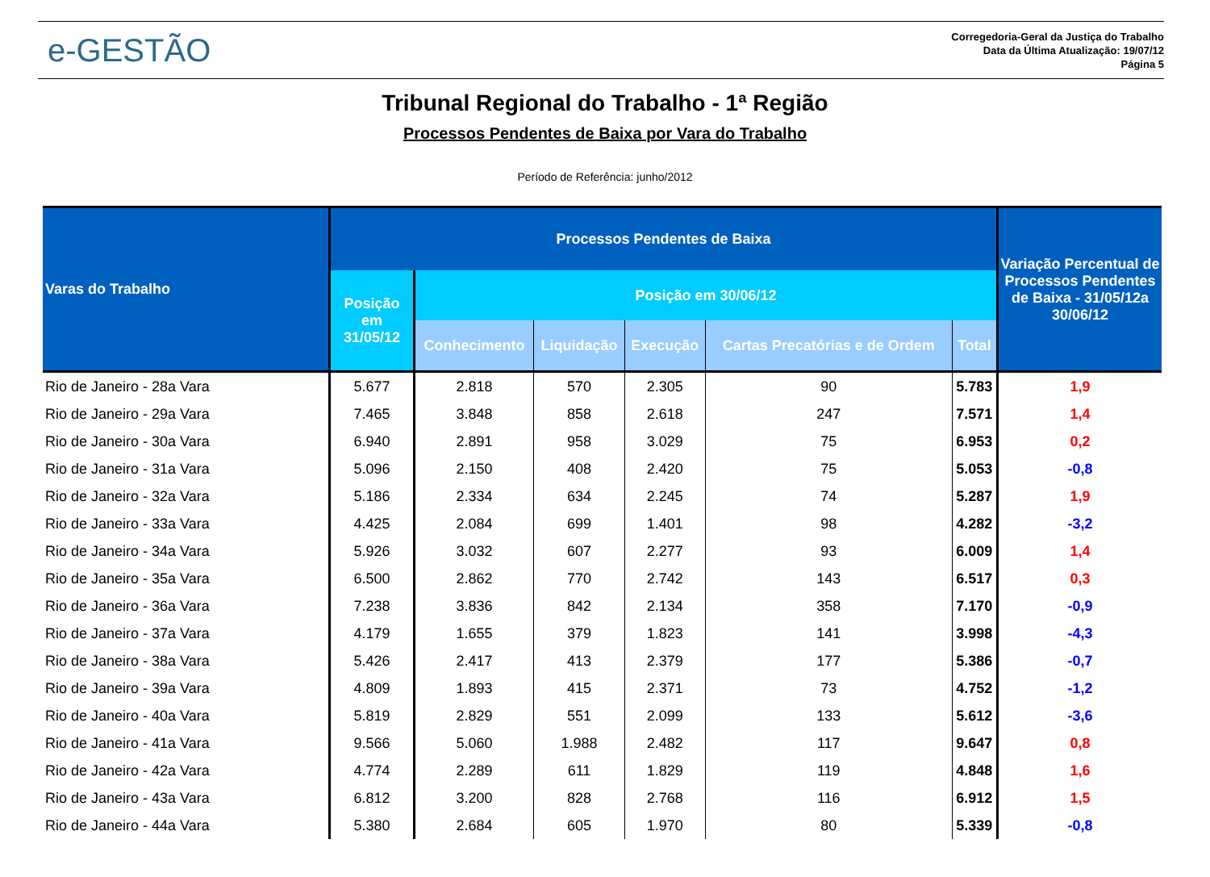e-GESTÃO
Corregedoria-Geral da Justiça do Trabalho
Data da Última Atualização: 19/07/12
Página 5
Tribunal Regional do Trabalho - 1ª Região
Processos Pendentes de Baixa por Vara do Trabalho
Período de Referência: junho/2012
| Varas do Trabalho | Processos Pendentes de Baixa | | | | | | Variação Percentual de Processos Pendentes de Baixa - 31/05/12a 30/06/12 |
| --- | --- | --- | --- | --- | --- | --- | --- |
| | Posição em 31/05/12 | Posição em 30/06/12 | | | | | |
| | | Conhecimento | Liquidação | Execução | Cartas Precatórias e de Ordem | Total | |
| Rio de Janeiro - 28a Vara | 5.677 | 2.818 | 570 | 2.305 | 90 | 5.783 | 1,9 |
| Rio de Janeiro - 29a Vara | 7.465 | 3.848 | 858 | 2.618 | 247 | 7.571 | 1,4 |
| Rio de Janeiro - 30a Vara | 6.940 | 2.891 | 958 | 3.029 | 75 | 6.953 | 0,2 |
| Rio de Janeiro - 31a Vara | 5.096 | 2.150 | 408 | 2.420 | 75 | 5.053 | -0,8 |
| Rio de Janeiro - 32a Vara | 5.186 | 2.334 | 634 | 2.245 | 74 | 5.287 | 1,9 |
| Rio de Janeiro - 33a Vara | 4.425 | 2.084 | 699 | 1.401 | 98 | 4.282 | -3,2 |
| Rio de Janeiro - 34a Vara | 5.926 | 3.032 | 607 | 2.277 | 93 | 6.009 | 1,4 |
| Rio de Janeiro - 35a Vara | 6.500 | 2.862 | 770 | 2.742 | 143 | 6.517 | 0,3 |
| Rio de Janeiro - 36a Vara | 7.238 | 3.836 | 842 | 2.134 | 358 | 7.170 | -0,9 |
| Rio de Janeiro - 37a Vara | 4.179 | 1.655 | 379 | 1.823 | 141 | 3.998 | -4,3 |
| Rio de Janeiro - 38a Vara | 5.426 | 2.417 | 413 | 2.379 | 177 | 5.386 | -0,7 |
| Rio de Janeiro - 39a Vara | 4.809 | 1.893 | 415 | 2.371 | 73 | 4.752 | -1,2 |
| Rio de Janeiro - 40a Vara | 5.819 | 2.829 | 551 | 2.099 | 133 | 5.612 | -3,6 |
| Rio de Janeiro - 41a Vara | 9.566 | 5.060 | 1.988 | 2.482 | 117 | 9.647 | 0,8 |
| Rio de Janeiro - 42a Vara | 4.774 | 2.289 | 611 | 1.829 | 119 | 4.848 | 1,6 |
| Rio de Janeiro - 43a Vara | 6.812 | 3.200 | 828 | 2.768 | 116 | 6.912 | 1,5 |
| Rio de Janeiro - 44a Vara | 5.380 | 2.684 | 605 | 1.970 | 80 | 5.339 | -0,8 |